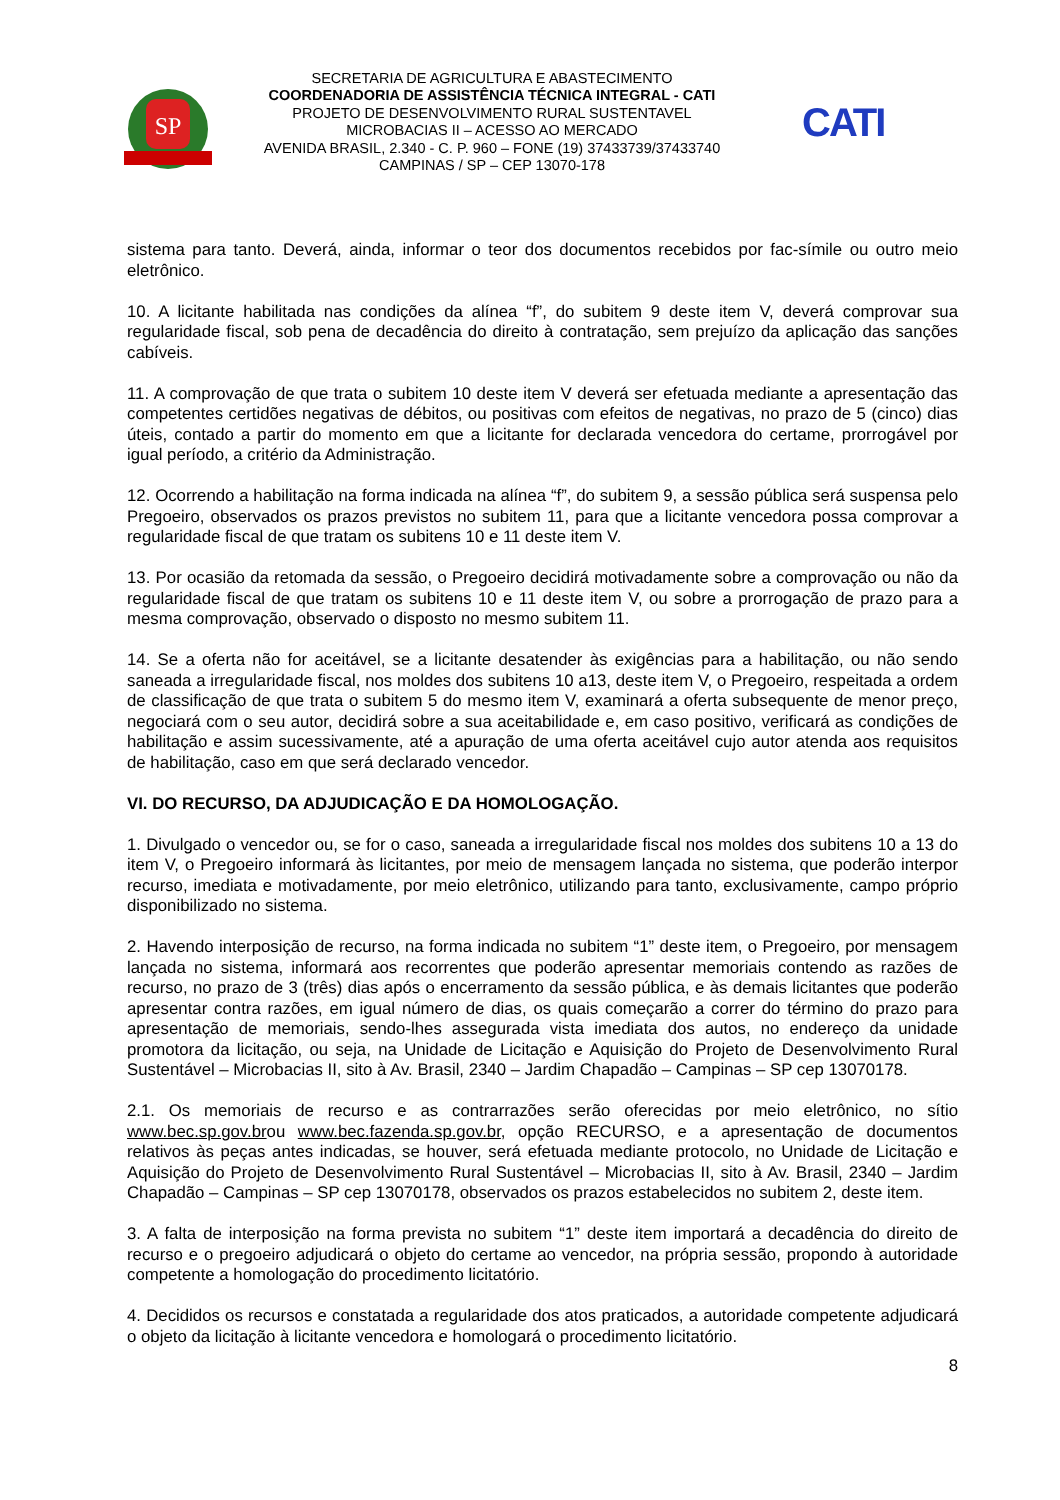SP
SECRETARIA DE AGRICULTURA E ABASTECIMENTO
COORDENADORIA DE ASSISTÊNCIA TÉCNICA INTEGRAL - CATI
PROJETO DE DESENVOLVIMENTO RURAL SUSTENTAVEL
MICROBACIAS II – ACESSO AO MERCADO
AVENIDA BRASIL, 2.340 - C. P. 960 – FONE (19) 37433739/37433740
CAMPINAS / SP – CEP 13070-178
CATI
sistema para tanto. Deverá, ainda, informar o teor dos documentos recebidos por fac-símile ou outro meio eletrônico.
10. A licitante habilitada nas condições da alínea “f”, do subitem 9 deste item V, deverá comprovar sua regularidade fiscal, sob pena de decadência do direito à contratação, sem prejuízo da aplicação das sanções cabíveis.
11. A comprovação de que trata o subitem 10 deste item V deverá ser efetuada mediante a apresentação das competentes certidões negativas de débitos, ou positivas com efeitos de negativas, no prazo de 5 (cinco) dias úteis, contado a partir do momento em que a licitante for declarada vencedora do certame, prorrogável por igual período, a critério da Administração.
12. Ocorrendo a habilitação na forma indicada na alínea “f”, do subitem 9, a sessão pública será suspensa pelo Pregoeiro, observados os prazos previstos no subitem 11, para que a licitante vencedora possa comprovar a regularidade fiscal de que tratam os subitens 10 e 11 deste item V.
13. Por ocasião da retomada da sessão, o Pregoeiro decidirá motivadamente sobre a comprovação ou não da regularidade fiscal de que tratam os subitens 10 e 11 deste item V, ou sobre a prorrogação de prazo para a mesma comprovação, observado o disposto no mesmo subitem 11.
14. Se a oferta não for aceitável, se a licitante desatender às exigências para a habilitação, ou não sendo saneada a irregularidade fiscal, nos moldes dos subitens 10 a13, deste item V, o Pregoeiro, respeitada a ordem de classificação de que trata o subitem 5 do mesmo item V, examinará a oferta subsequente de menor preço, negociará com o seu autor, decidirá sobre a sua aceitabilidade e, em caso positivo, verificará as condições de habilitação e assim sucessivamente, até a apuração de uma oferta aceitável cujo autor atenda aos requisitos de habilitação, caso em que será declarado vencedor.
VI. DO RECURSO, DA ADJUDICAÇÃO E DA HOMOLOGAÇÃO.
1. Divulgado o vencedor ou, se for o caso, saneada a irregularidade fiscal nos moldes dos subitens 10 a 13 do item V, o Pregoeiro informará às licitantes, por meio de mensagem lançada no sistema, que poderão interpor recurso, imediata e motivadamente, por meio eletrônico, utilizando para tanto, exclusivamente, campo próprio disponibilizado no sistema.
2. Havendo interposição de recurso, na forma indicada no subitem “1” deste item, o Pregoeiro, por mensagem lançada no sistema, informará aos recorrentes que poderão apresentar memoriais contendo as razões de recurso, no prazo de 3 (três) dias após o encerramento da sessão pública, e às demais licitantes que poderão apresentar contra razões, em igual número de dias, os quais começarão a correr do término do prazo para apresentação de memoriais, sendo-lhes assegurada vista imediata dos autos, no endereço da unidade promotora da licitação, ou seja, na Unidade de Licitação e Aquisição do Projeto de Desenvolvimento Rural Sustentável – Microbacias II, sito à Av. Brasil, 2340 – Jardim Chapadão – Campinas – SP cep 13070178.
2.1. Os memoriais de recurso e as contrarrazões serão oferecidas por meio eletrônico, no sítio www.bec.sp.gov.brou www.bec.fazenda.sp.gov.br, opção RECURSO, e a apresentação de documentos relativos às peças antes indicadas, se houver, será efetuada mediante protocolo, no Unidade de Licitação e Aquisição do Projeto de Desenvolvimento Rural Sustentável – Microbacias II, sito à Av. Brasil, 2340 – Jardim Chapadão – Campinas – SP cep 13070178, observados os prazos estabelecidos no subitem 2, deste item.
3. A falta de interposição na forma prevista no subitem “1” deste item importará a decadência do direito de recurso e o pregoeiro adjudicará o objeto do certame ao vencedor, na própria sessão, propondo à autoridade competente a homologação do procedimento licitatório.
4. Decididos os recursos e constatada a regularidade dos atos praticados, a autoridade competente adjudicará o objeto da licitação à licitante vencedora e homologará o procedimento licitatório.
8